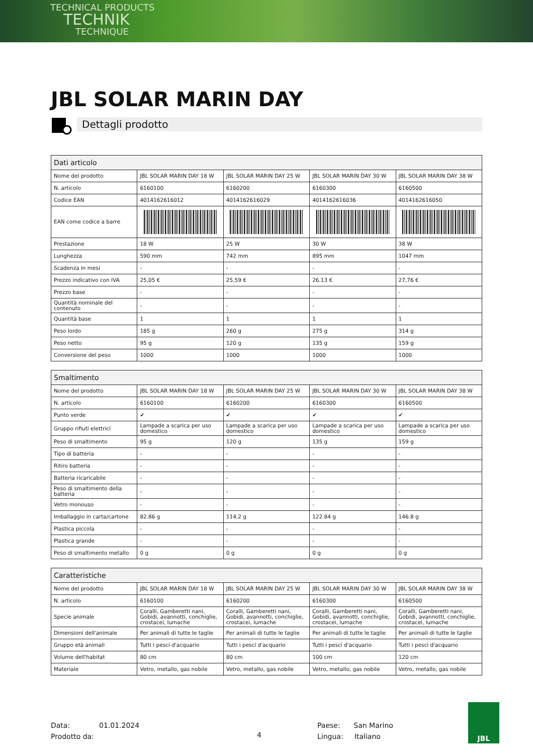TECHNICAL PRODUCTS
TECHNIK
TECHNIQUE
JBL SOLAR MARIN DAY
Dettagli prodotto
| Dati articolo | | | | |
| --- | --- | --- | --- | --- |
| Nome del prodotto | JBL SOLAR MARIN DAY 18 W | JBL SOLAR MARIN DAY 25 W | JBL SOLAR MARIN DAY 30 W | JBL SOLAR MARIN DAY 38 W |
| N. articolo | 6160100 | 6160200 | 6160300 | 6160500 |
| Codice EAN | 4014162616012 | 4014162616029 | 4014162616036 | 4014162616050 |
| EAN come codice a barre | | | | |
| Prestazione | 18 W | 25 W | 30 W | 38 W |
| Lunghezza | 590 mm | 742 mm | 895 mm | 1047 mm |
| Scadenza in mesi | - | - | - | - |
| Prezzo indicativo con IVA | 25,05 € | 25,59 € | 26,13 € | 27,76 € |
| Prezzo base | - | - | - | - |
| Quantità nominale del contenuto | - | - | - | - |
| Quantità base | 1 | 1 | 1 | 1 |
| Peso lordo | 185 g | 260 g | 275 g | 314 g |
| Peso netto | 95 g | 120 g | 135 g | 159 g |
| Conversione del peso | 1000 | 1000 | 1000 | 1000 |
| Smaltimento | | | | |
| --- | --- | --- | --- | --- |
| Nome del prodotto | JBL SOLAR MARIN DAY 18 W | JBL SOLAR MARIN DAY 25 W | JBL SOLAR MARIN DAY 30 W | JBL SOLAR MARIN DAY 38 W |
| N. articolo | 6160100 | 6160200 | 6160300 | 6160500 |
| Punto verde | ✔ | ✔ | ✔ | ✔ |
| Gruppo rifiuti elettrici | Lampade a scarica per uso domestico | Lampade a scarica per uso domestico | Lampade a scarica per uso domestico | Lampade a scarica per uso domestico |
| Peso di smaltimento | 95 g | 120 g | 135 g | 159 g |
| Tipo di batteria | - | - | - | - |
| Ritiro batteria | - | - | - | - |
| Batteria ricaricabile | - | - | - | - |
| Peso di smaltimento della batteria | - | - | - | - |
| Vetro monouso | - | - | - | - |
| Imballaggio in carta/cartone | 82.86 g | 114.2 g | 122.84 g | 146.8 g |
| Plastica piccola | - | - | - | - |
| Plastica grande | - | - | - | - |
| Peso di smaltimento metallo | 0 g | 0 g | 0 g | 0 g |
| Caratteristiche | | | | |
| --- | --- | --- | --- | --- |
| Nome del prodotto | JBL SOLAR MARIN DAY 18 W | JBL SOLAR MARIN DAY 25 W | JBL SOLAR MARIN DAY 30 W | JBL SOLAR MARIN DAY 38 W |
| N. articolo | 6160100 | 6160200 | 6160300 | 6160500 |
| Specie animale | Coralli, Gamberetti nani, Gobidi, avannotti, conchiglie, crostacei, lumache | Coralli, Gamberetti nani, Gobidi, avannotti, conchiglie, crostacei, lumache | Coralli, Gamberetti nani, Gobidi, avannotti, conchiglie, crostacei, lumache | Coralli, Gamberetti nani, Gobidi, avannotti, conchiglie, crostacei, lumache |
| Dimensioni dell'animale | Per animali di tutte le taglie | Per animali di tutte le taglie | Per animali di tutte le taglie | Per animali di tutte le taglie |
| Gruppo età animali | Tutti i pesci d'acquario | Tutti i pesci d'acquario | Tutti i pesci d'acquario | Tutti i pesci d'acquario |
| Volume dell'habitat | 80 cm | 80 cm | 100 cm | 120 cm |
| Materiale | Vetro, metallo, gas nobile | Vetro, metallo, gas nobile | Vetro, metallo, gas nobile | Vetro, metallo, gas nobile |
Data: 01.01.2024
Prodotto da:
4
Paese: San Marino
Lingua: Italiano
JBL